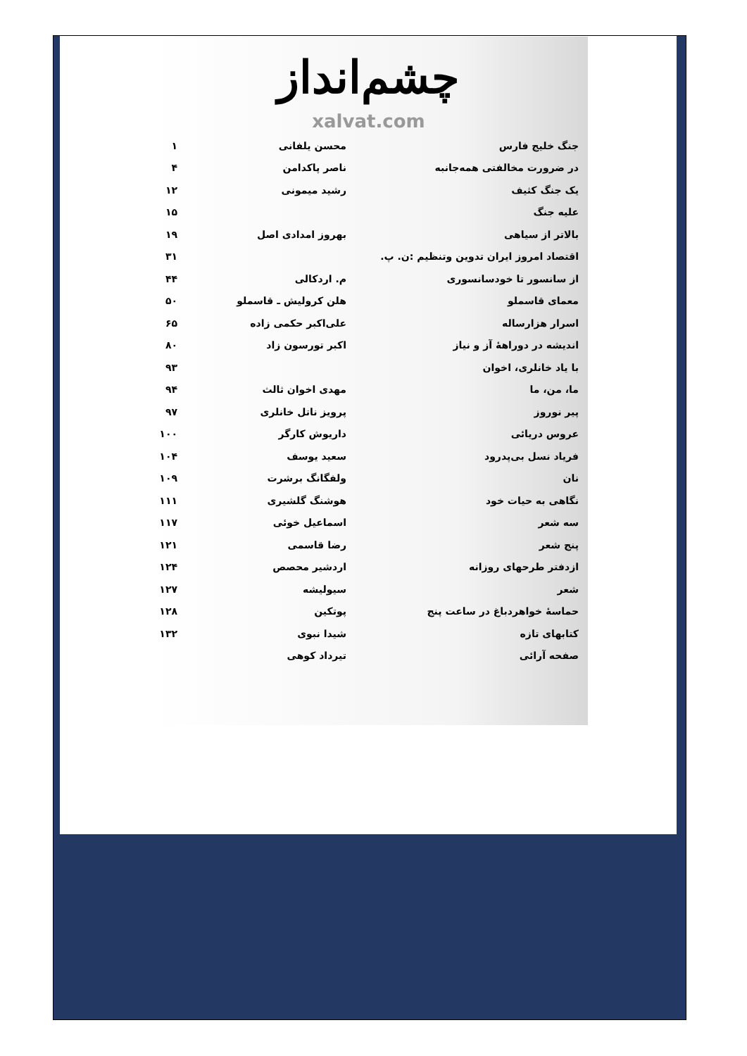چشم‌انداز
xalvat.com
| جنگ خلیج فارس | محسن یلفانی | ۱ |
| در ضرورت مخالفتی همه‌جانبه | ناصر پاکدامن | ۴ |
| یک جنگ کثیف | رشید میمونی | ۱۲ |
| علیه جنگ | | ۱۵ |
| بالاتر از سیاهی | بهروز امدادی اصل | ۱۹ |
| اقتصاد امروز ایران تدوین وتنظیم :ن. پ. | | ۳۱ |
| از سانسور تا خودسانسوری | م. اردکالی | ۴۴ |
| معمای قاسملو | هلن کرولیش ـ قاسملو | ۵۰ |
| اسرار هزارساله | علی‌اکبر حکمی زاده | ۶۵ |
| اندیشه در دوراههٔ آز و نیاز | اکبر تورسون زاد | ۸۰ |
| با یاد خانلری، اخوان | | ۹۳ |
| ما، من، ما | مهدی اخوان ثالث | ۹۴ |
| پیر نوروز | پرویز ناتل خانلری | ۹۷ |
| عروس دریائی | داریوش کارگر | ۱۰۰ |
| فریاد نسل بی‌پدرود | سعید یوسف | ۱۰۴ |
| نان | ولفگانگ برشرت | ۱۰۹ |
| نگاهی به حیات خود | هوشنگ گلشیری | ۱۱۱ |
| سه شعر | اسماعیل خوئی | ۱۱۷ |
| پنج شعر | رضا قاسمی | ۱۲۱ |
| ازدفتر طرحهای روزانه | اردشیر محصص | ۱۲۴ |
| شعر | سیولیشه | ۱۲۷ |
| حماسهٔ خواهردباغ در ساعت پنج | پوتکین | ۱۲۸ |
| کتابهای تازه | شیدا نبوی | ۱۳۲ |
| صفحه آرائی | تیرداد کوهی | |